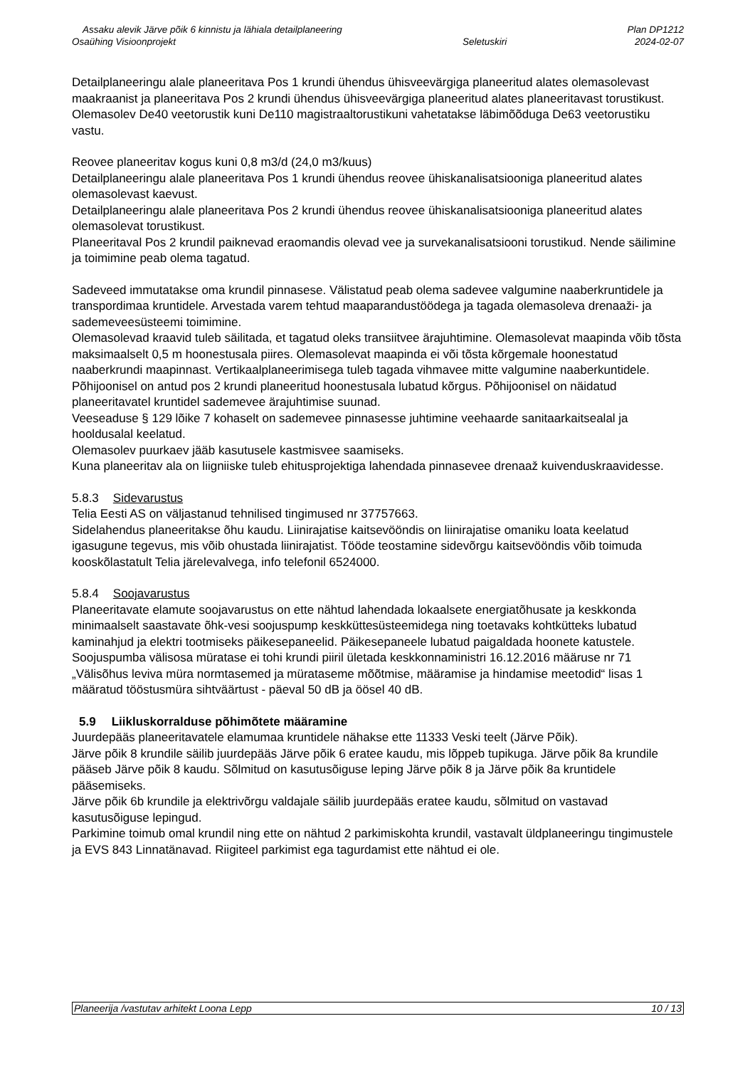Assaku alevik Järve põik 6 kinnistu ja lähiala detailplaneering
Osaühing Visioonprojekt
Seletuskiri Plan DP1212
2024-02-07
Detailplaneeringu alale planeeritava Pos 1 krundi ühendus ühisveevärgiga planeeritud alates olemasolevast maakraanist ja planeeritava Pos 2 krundi ühendus ühisveevärgiga planeeritud alates planeeritavast torustikust.
Olemasolev De40 veetorustik kuni De110 magistraaltorustikuni vahetatakse läbimõõduga De63 veetorustiku vastu.
Reovee planeeritav kogus kuni 0,8 m3/d (24,0 m3/kuus)
Detailplaneeringu alale planeeritava Pos 1 krundi ühendus reovee ühiskanalisatsiooniga planeeritud alates olemasolevast kaevust.
Detailplaneeringu alale planeeritava Pos 2 krundi ühendus reovee ühiskanalisatsiooniga planeeritud alates olemasolevat torustikust.
Planeeritaval Pos 2 krundil paiknevad eraomandis olevad vee ja survekanalisatsiooni torustikud. Nende säilimine ja toimimine peab olema tagatud.
Sadeveed immutatakse oma krundil pinnasese. Välistatud peab olema sadevee valgumine naaberkruntidele ja transpordimaa kruntidele. Arvestada varem tehtud maaparandustöödega ja tagada olemasoleva drenaaži- ja sademeveesüsteemi toimimine.
Olemasolevad kraavid tuleb säilitada, et tagatud oleks transiitvee ärajuhtimine. Olemasolevat maapinda võib tõsta maksimaalselt 0,5 m hoonestusala piires. Olemasolevat maapinda ei või tõsta kõrgemale hoonestatud naaberkrundi maapinnast. Vertikaalplaneerimisega tuleb tagada vihmavee mitte valgumine naaberkuntidele. Põhijoonisel on antud pos 2 krundi planeeritud hoonestusala lubatud kõrgus. Põhijoonisel on näidatud planeeritavatel kruntidel sademevee ärajuhtimise suunad.
Veeseaduse § 129 lõike 7 kohaselt on sademevee pinnasesse juhtimine veehaarde sanitaarkaitsealal ja hooldusalal keelatud.
Olemasolev puurkaev jääb kasutusele kastmisvee saamiseks.
Kuna planeeritav ala on liigniiske tuleb ehitusprojektiga lahendada pinnasevee drenaaž kuivenduskraavidesse.
5.8.3 Sidevarustus
Telia Eesti AS on väljastanud tehnilised tingimused nr 37757663.
Sidelahendus planeeritakse õhu kaudu. Liinirajatise kaitsevööndis on liinirajatise omaniku loata keelatud igasugune tegevus, mis võib ohustada liinirajatist. Tööde teostamine sidevõrgu kaitsevööndis võib toimuda kooskõlastatult Telia järelevalvega, info telefonil 6524000.
5.8.4 Soojavarustus
Planeeritavate elamute soojavarustus on ette nähtud lahendada lokaalsete energiatõhusate ja keskkonda minimaalselt saastavate õhk-vesi soojuspump keskküttesüsteemidega ning toetavaks kohtkütteks lubatud kaminahjud ja elektri tootmiseks päikesepaneelid. Päikesepaneele lubatud paigaldada hoonete katustele.
Soojuspumba välisosa müratase ei tohi krundi piiril ületada keskkonnaministri 16.12.2016 määruse nr 71 „Välisõhus leviva müra normtasemed ja mürataseme mõõtmise, määramise ja hindamise meetodid“ lisas 1 määratud tööstusmüra sihtväärtust - päeval 50 dB ja öösel 40 dB.
5.9 Liikluskorralduse põhimõtete määramine
Juurdepääs planeeritavatele elamumaa kruntidele nähakse ette 11333 Veski teelt (Järve Põik).
Järve põik 8 krundile säilib juurdepääs Järve põik 6 eratee kaudu, mis lõppeb tupikuga. Järve põik 8a krundile pääseb Järve põik 8 kaudu. Sõlmitud on kasutusõiguse leping Järve põik 8 ja Järve põik 8a kruntidele pääsemiseks.
Järve põik 6b krundile ja elektrivõrgu valdajale säilib juurdepääs eratee kaudu, sõlmitud on vastavad kasutusõiguse lepingud.
Parkimine toimub omal krundil ning ette on nähtud 2 parkimiskohta krundil, vastavalt üldplaneeringu tingimustele ja EVS 843 Linnatänavad. Riigiteel parkimist ega tagurdamist ette nähtud ei ole.
Planeerija /vastutav arhitekt Loona Lepp 10 / 13